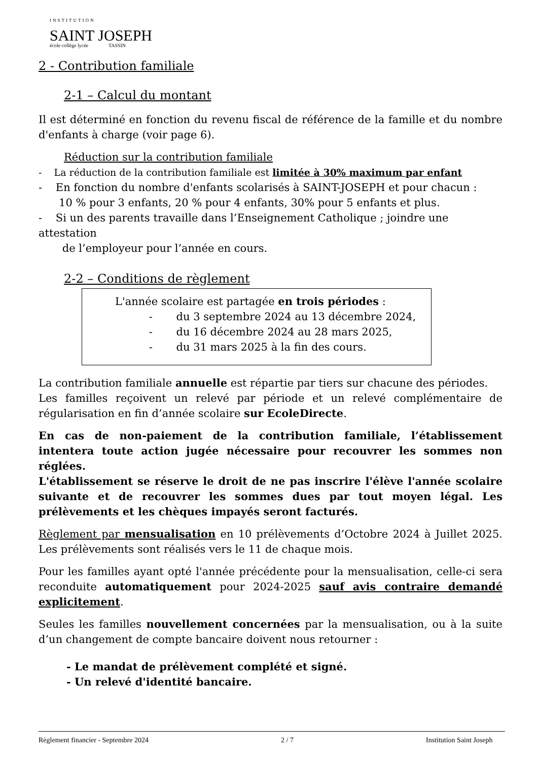INSTITUTION
SAINT JOSEPH
école collège lycée TASSIN
2 - Contribution familiale
2-1 – Calcul du montant
Il est déterminé en fonction du revenu fiscal de référence de la famille et du nombre d'enfants à charge (voir page 6).
Réduction sur la contribution familiale
- La réduction de la contribution familiale est limitée à 30% maximum par enfant
- En fonction du nombre d'enfants scolarisés à SAINT-JOSEPH et pour chacun :
10 % pour 3 enfants, 20 % pour 4 enfants, 30% pour 5 enfants et plus.
- Si un des parents travaille dans l’Enseignement Catholique ; joindre une attestation
de l’employeur pour l’année en cours.
2-2 – Conditions de règlement
L'année scolaire est partagée en trois périodes :
- du 3 septembre 2024 au 13 décembre 2024,
- du 16 décembre 2024 au 28 mars 2025,
- du 31 mars 2025 à la fin des cours.
La contribution familiale annuelle est répartie par tiers sur chacune des périodes.
Les familles reçoivent un relevé par période et un relevé complémentaire de régularisation en fin d’année scolaire sur EcoleDirecte.
En cas de non-paiement de la contribution familiale, l’établissement intentera toute action jugée nécessaire pour recouvrer les sommes non réglées.
L'établissement se réserve le droit de ne pas inscrire l'élève l'année scolaire suivante et de recouvrer les sommes dues par tout moyen légal. Les prélèvements et les chèques impayés seront facturés.
Règlement par mensualisation en 10 prélèvements d’Octobre 2024 à Juillet 2025. Les prélèvements sont réalisés vers le 11 de chaque mois.
Pour les familles ayant opté l'année précédente pour la mensualisation, celle-ci sera reconduite automatiquement pour 2024-2025 sauf avis contraire demandé explicitement.
Seules les familles nouvellement concernées par la mensualisation, ou à la suite d’un changement de compte bancaire doivent nous retourner :
- Le mandat de prélèvement complété et signé.
- Un relevé d'identité bancaire.
Règlement financier - Septembre 2024 2 / 7 Institution Saint Joseph